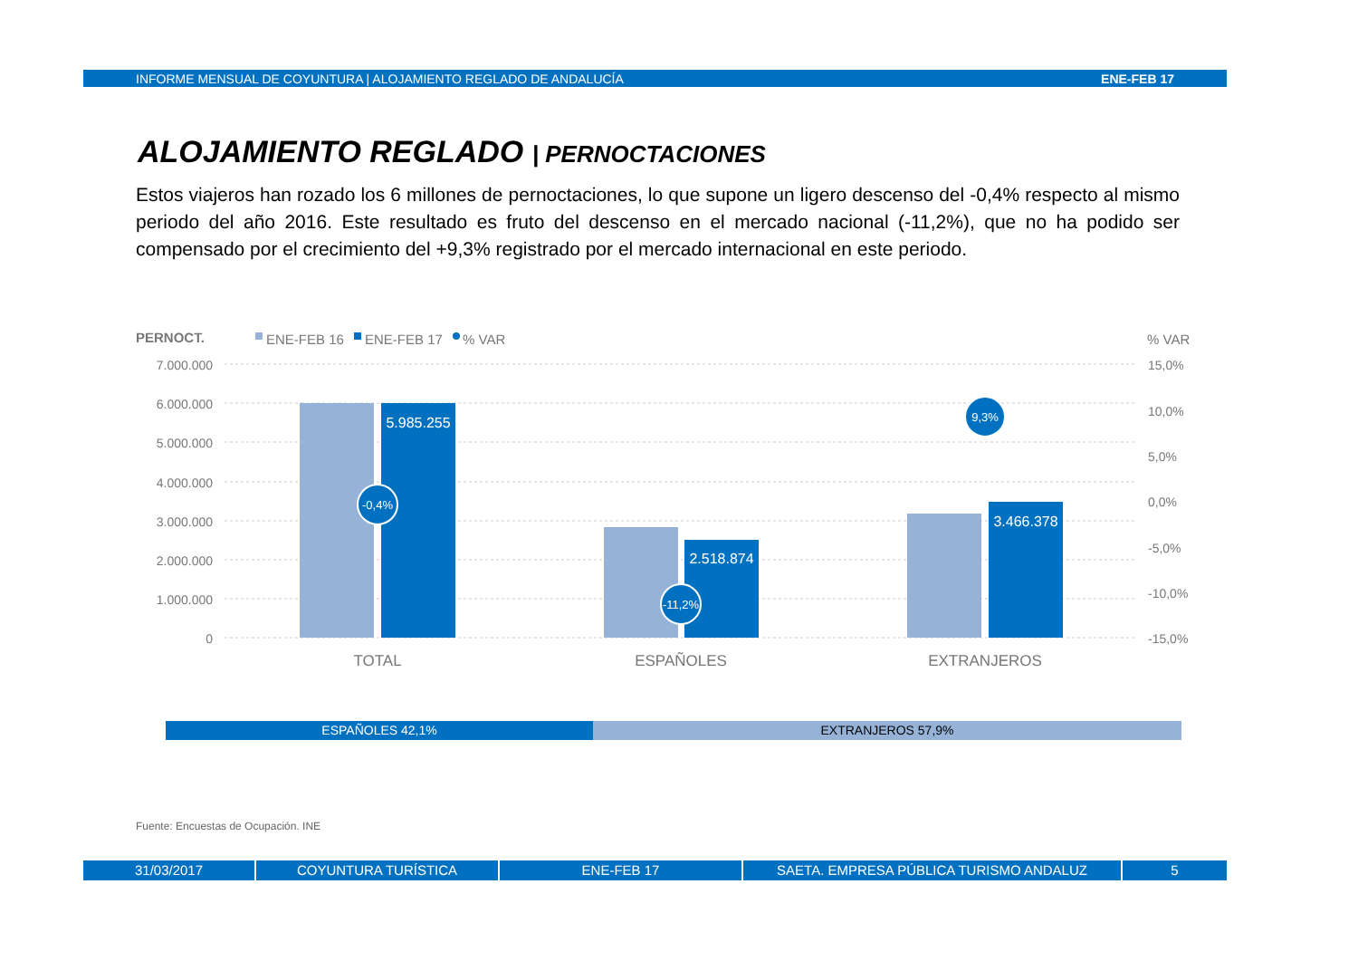INFORME MENSUAL DE COYUNTURA | ALOJAMIENTO REGLADO DE ANDALUCÍA ENE-FEB 17
ALOJAMIENTO REGLADO | PERNOCTACIONES
Estos viajeros han rozado los 6 millones de pernoctaciones, lo que supone un ligero descenso del -0,4% respecto al mismo periodo del año 2016. Este resultado es fruto del descenso en el mercado nacional (-11,2%), que no ha podido ser compensado por el crecimiento del +9,3% registrado por el mercado internacional en este periodo.
PERNOCT.
ENE-FEB 16
ENE-FEB 17
% VAR
% VAR
7.000.000
6.000.000
5.000.000
4.000.000
3.000.000
2.000.000
1.000.000
0
15,0%
10,0%
5,0%
0,0%
-5,0%
-10,0%
-15,0%
5.985.255
2.518.874
3.466.378
-0,4%
-11,2%
9,3%
TOTAL
ESPAÑOLES
EXTRANJEROS
ESPAÑOLES 42,1% EXTRANJEROS 57,9%
Fuente: Encuestas de Ocupación. INE
31/03/2017 COYUNTURA TURÍSTICA ENE-FEB 17 SAETA. EMPRESA PÚBLICA TURISMO ANDALUZ 5